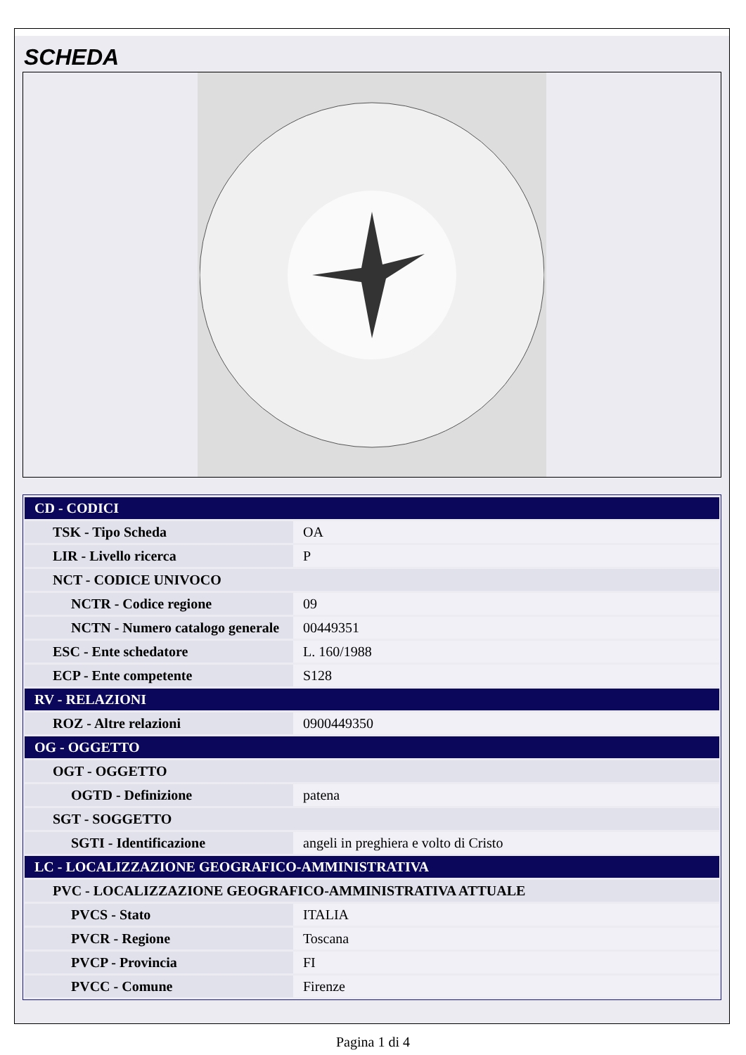SCHEDA
| CD - CODICI | |
| TSK - Tipo Scheda | OA |
| LIR - Livello ricerca | P |
| NCT - CODICE UNIVOCO | |
| NCTR - Codice regione | 09 |
| NCTN - Numero catalogo generale | 00449351 |
| ESC - Ente schedatore | L. 160/1988 |
| ECP - Ente competente | S128 |
| RV - RELAZIONI | |
| ROZ - Altre relazioni | 0900449350 |
| OG - OGGETTO | |
| OGT - OGGETTO | |
| OGTD - Definizione | patena |
| SGT - SOGGETTO | |
| SGTI - Identificazione | angeli in preghiera e volto di Cristo |
| LC - LOCALIZZAZIONE GEOGRAFICO-AMMINISTRATIVA | |
| PVC - LOCALIZZAZIONE GEOGRAFICO-AMMINISTRATIVA ATTUALE | |
| PVCS - Stato | ITALIA |
| PVCR - Regione | Toscana |
| PVCP - Provincia | FI |
| PVCC - Comune | Firenze |
Pagina 1 di 4